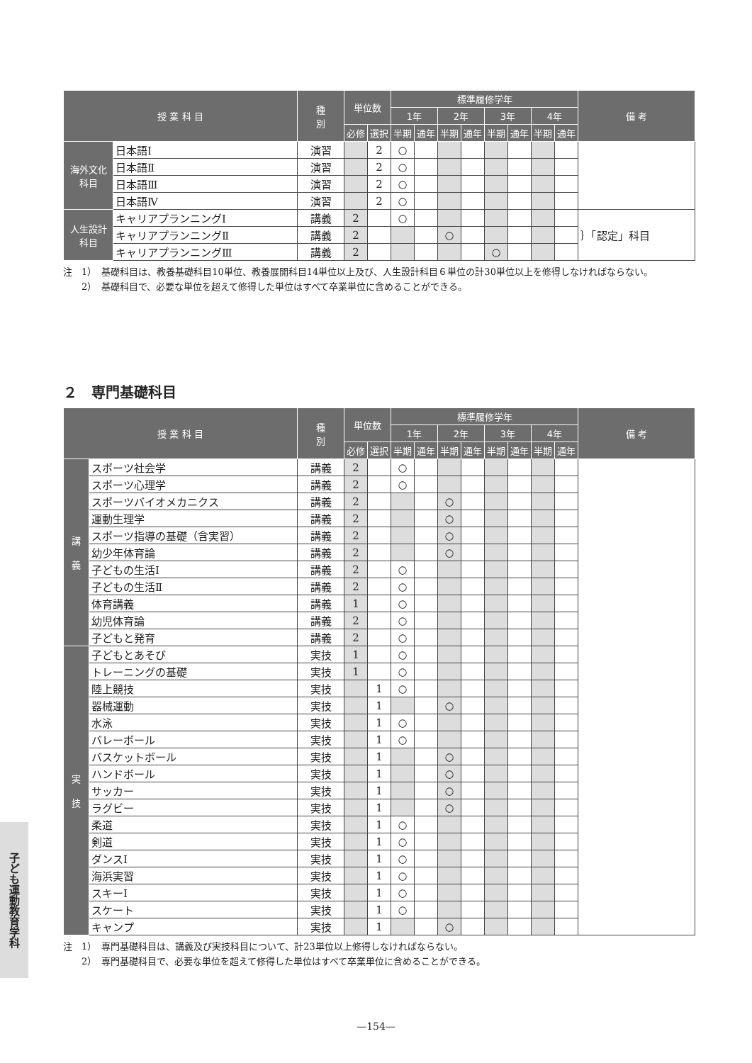| 授 業 科 目 | | 種 別 | 単位数 | | 標準履修学年 | | | | | | | | 備 考 |
| --- | --- | --- | --- | --- | --- | --- | --- | --- | --- | --- | --- | --- | --- |
| | | | | | 1年 | | 2年 | | 3年 | | 4年 | | |
| | | | 必修 | 選択 | 半期 | 通年 | 半期 | 通年 | 半期 | 通年 | 半期 | 通年 | |
| 海外文化科目 | 日本語Ⅰ | 演習 | | 2 | ○ | | | | | | | | |
| | 日本語Ⅱ | 演習 | | 2 | ○ | | | | | | | | |
| | 日本語Ⅲ | 演習 | | 2 | ○ | | | | | | | | |
| | 日本語Ⅳ | 演習 | | 2 | ○ | | | | | | | | |
| 人生設計科目 | キャリアプランニングⅠ | 講義 | 2 | | ○ | | | | | | | | ｝「認定」科目 |
| | キャリアプランニングⅡ | 講義 | 2 | | | | ○ | | | | | | |
| | キャリアプランニングⅢ | 講義 | 2 | | | | | | ○ | | | | |
注　1）　基礎科目は、教養基礎科目10単位、教養展開科目14単位以上及び、人生設計科目６単位の計30単位以上を修得しなければならない。
　　2）　基礎科目で、必要な単位を超えて修得した単位はすべて卒業単位に含めることができる。
２　専門基礎科目
| 授 業 科 目 | | 種 別 | 単位数 | | 標準履修学年 | | | | | | | | 備 考 |
| --- | --- | --- | --- | --- | --- | --- | --- | --- | --- | --- | --- | --- | --- |
| | | | | | 1年 | | 2年 | | 3年 | | 4年 | | |
| | | | 必修 | 選択 | 半期 | 通年 | 半期 | 通年 | 半期 | 通年 | 半期 | 通年 | |
| 講 義 | スポーツ社会学 | 講義 | 2 | | ○ | | | | | | | | |
| | スポーツ心理学 | 講義 | 2 | | ○ | | | | | | | | |
| | スポーツバイオメカニクス | 講義 | 2 | | | | ○ | | | | | | |
| | 運動生理学 | 講義 | 2 | | | | ○ | | | | | | |
| | スポーツ指導の基礎（含実習） | 講義 | 2 | | | | ○ | | | | | | |
| | 幼少年体育論 | 講義 | 2 | | | | ○ | | | | | | |
| | 子どもの生活Ⅰ | 講義 | 2 | | ○ | | | | | | | | |
| | 子どもの生活Ⅱ | 講義 | 2 | | ○ | | | | | | | | |
| | 体育講義 | 講義 | 1 | | ○ | | | | | | | | |
| | 幼児体育論 | 講義 | 2 | | ○ | | | | | | | | |
| | 子どもと発育 | 講義 | 2 | | ○ | | | | | | | | |
| 実 技 | 子どもとあそび | 実技 | 1 | | ○ | | | | | | | | |
| | トレーニングの基礎 | 実技 | 1 | | ○ | | | | | | | | |
| | 陸上競技 | 実技 | | 1 | ○ | | | | | | | | |
| | 器械運動 | 実技 | | 1 | | | ○ | | | | | | |
| | 水泳 | 実技 | | 1 | ○ | | | | | | | | |
| | バレーボール | 実技 | | 1 | ○ | | | | | | | | |
| | バスケットボール | 実技 | | 1 | | | ○ | | | | | | |
| | ハンドボール | 実技 | | 1 | | | ○ | | | | | | |
| | サッカー | 実技 | | 1 | | | ○ | | | | | | |
| | ラグビー | 実技 | | 1 | | | ○ | | | | | | |
| | 柔道 | 実技 | | 1 | ○ | | | | | | | | |
| | 剣道 | 実技 | | 1 | ○ | | | | | | | | |
| | ダンスⅠ | 実技 | | 1 | ○ | | | | | | | | |
| | 海浜実習 | 実技 | | 1 | ○ | | | | | | | | |
| | スキーⅠ | 実技 | | 1 | ○ | | | | | | | | |
| | スケート | 実技 | | 1 | ○ | | | | | | | | |
| | キャンプ | 実技 | | 1 | | | ○ | | | | | | |
注　1）　専門基礎科目は、講義及び実技科目について、計23単位以上修得しなければならない。
　　2）　専門基礎科目で、必要な単位を超えて修得した単位はすべて卒業単位に含めることができる。
子ども運動教育学科
—154—